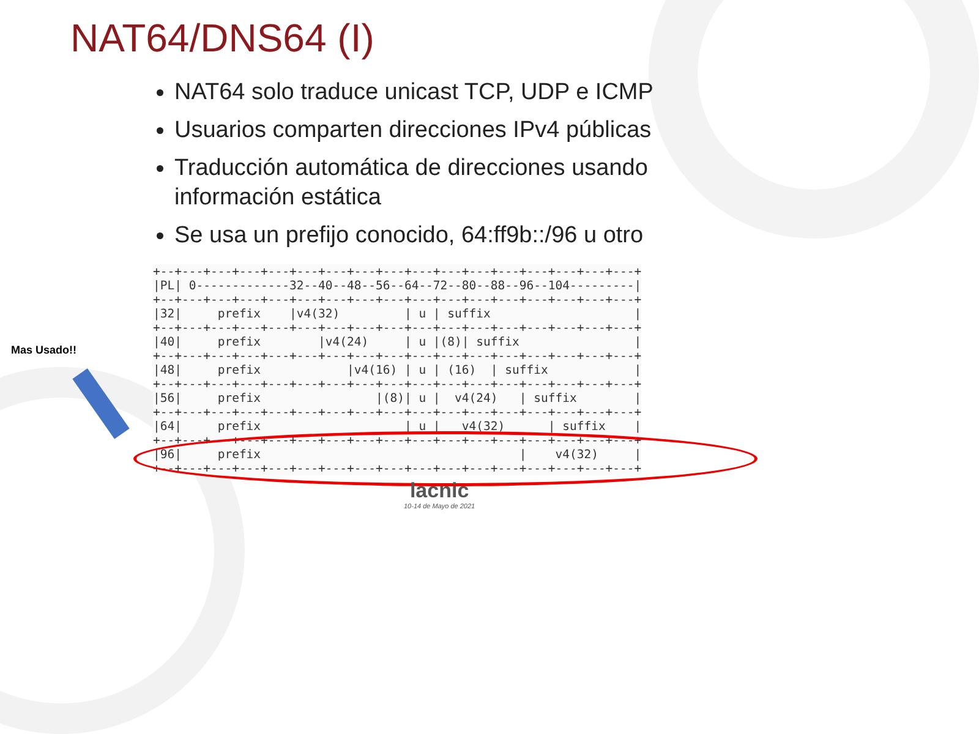NAT64/DNS64 (I)
NAT64 solo traduce unicast TCP, UDP e ICMP
Usuarios comparten direcciones IPv4 públicas
Traducción automática de direcciones usando información estática
Se usa un prefijo conocido, 64:ff9b::/96 u otro
+--+---+---+---+---+---+---+---+---+---+---+---+---+---+---+---+---+
|PL| 0-------------32--40--48--56--64--72--80--88--96--104---------|
+--+---+---+---+---+---+---+---+---+---+---+---+---+---+---+---+---+
|32|     prefix    |v4(32)         | u | suffix                    |
+--+---+---+---+---+---+---+---+---+---+---+---+---+---+---+---+---+
|40|     prefix        |v4(24)     | u |(8)| suffix                |
+--+---+---+---+---+---+---+---+---+---+---+---+---+---+---+---+---+
|48|     prefix            |v4(16) | u | (16)  | suffix            |
+--+---+---+---+---+---+---+---+---+---+---+---+---+---+---+---+---+
|56|     prefix                |(8)| u |  v4(24)   | suffix        |
+--+---+---+---+---+---+---+---+---+---+---+---+---+---+---+---+---+
|64|     prefix                    | u |   v4(32)      | suffix    |
+--+---+---+---+---+---+---+---+---+---+---+---+---+---+---+---+---+
|96|     prefix                                    |    v4(32)     |
+--+---+---+---+---+---+---+---+---+---+---+---+---+---+---+---+---+
Mas Usado!!
lacnic
10-14 de Mayo de 2021